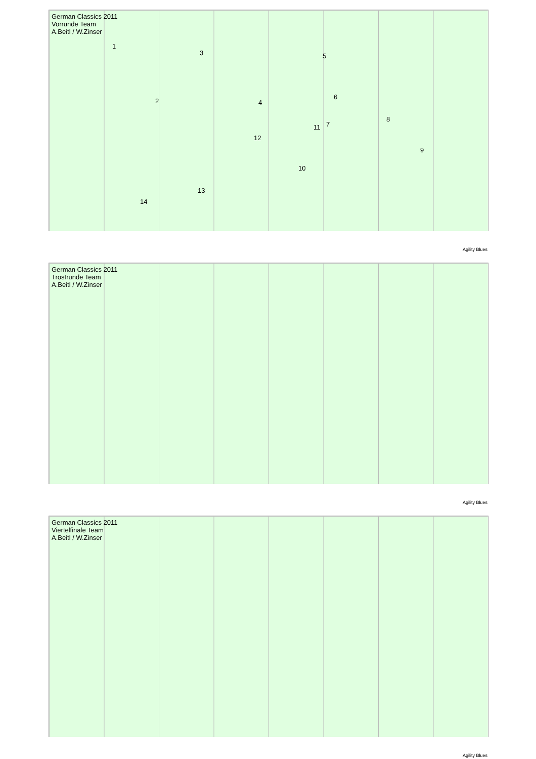German Classics 2011
Vorrunde Team
A.Beitl / W.Zinser
1
2
3
4
5
6
7
8
9
10
11
12
13
14
Agility Blues
German Classics 2011
Trostrunde Team
A.Beitl / W.Zinser
Agility Blues
German Classics 2011
Viertelfinale Team
A.Beitl / W.Zinser
Agility Blues